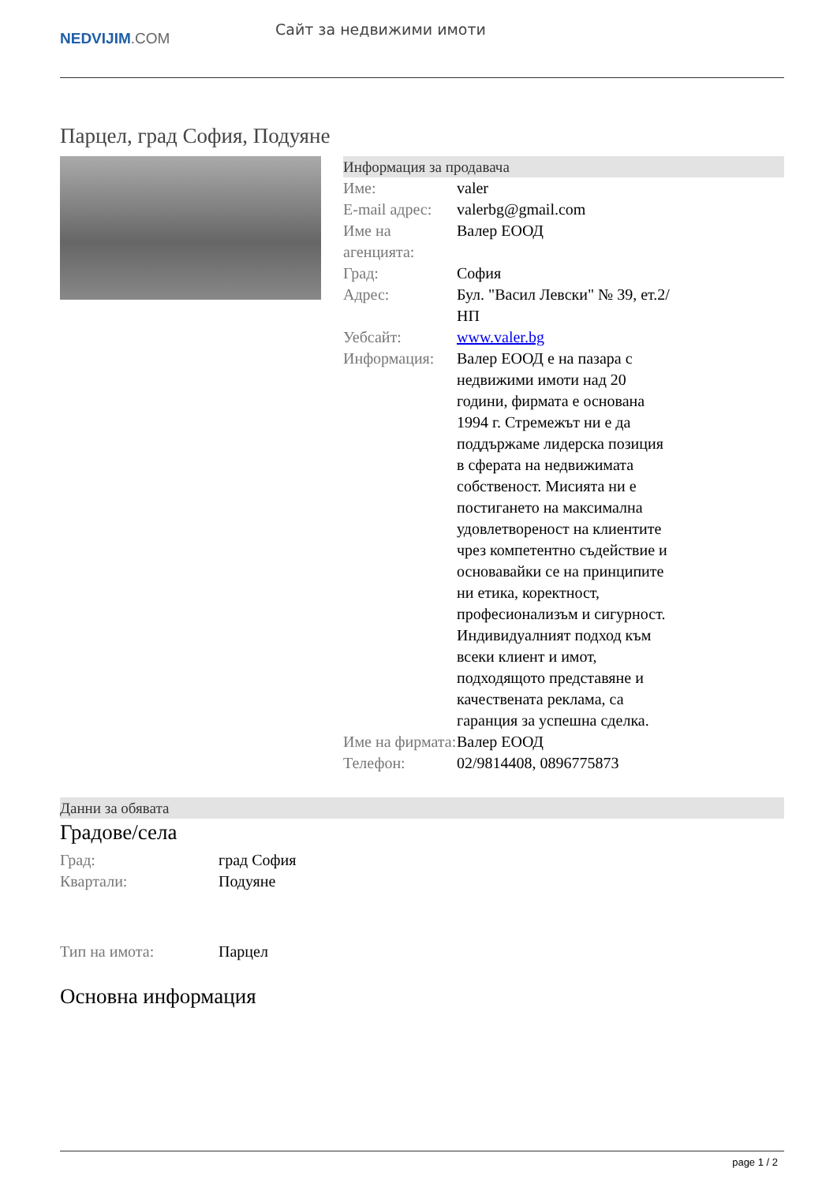NEDVIJIM.COM
Сайт за недвижими имоти
Парцел, град София, Подуяне
Информация за продавача
| Име: | valer |
| E-mail адрес: | valerbg@gmail.com |
| Име на агенцията: | Валер ЕООД |
| Град: | София |
| Адрес: | Бул. "Васил Левски" № 39, ет.2/НП |
| Уебсайт: | www.valer.bg |
| Информация: | Валер ЕООД е на пазара с недвижими имоти над 20 години, фирмата е основана 1994 г. Стремежът ни е да поддържаме лидерска позиция в сферата на недвижимата собственост. Мисията ни е постигането на максимална удовлетвореност на клиентите чрез компетентно съдействие и основавайки се на принципите ни етика, коректност, професионализъм и сигурност. Индивидуалният подход към всеки клиент и имот, подходящото представяне и качествената реклама, са гаранция за успешна сделка. |
| Име на фирмата: | Валер ЕООД |
| Телефон: | 02/9814408, 0896775873 |
Данни за обявата
Градове/села
| Град: | град София |
| Квартали: | Подуяне |
| Тип на имота: | Парцел |
Основна информация
page 1 / 2